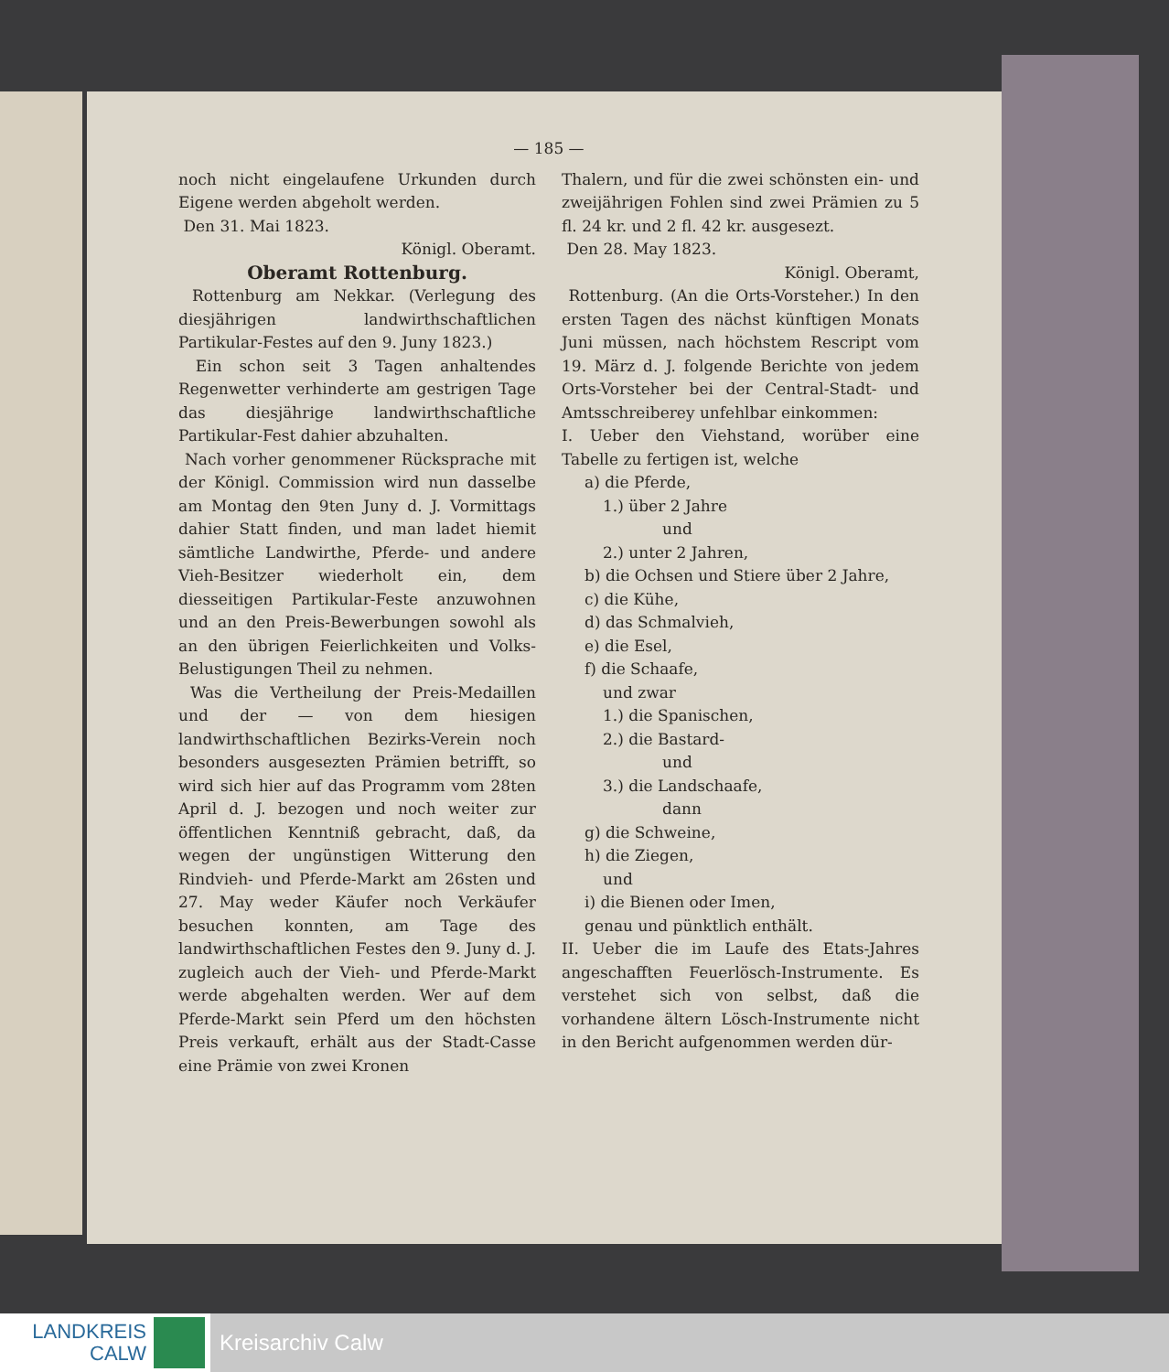— 185 —
noch nicht eingelaufene Urkunden durch Eigene werden abgeholt werden.
Den 31. Mai 1823.
Königl. Oberamt.
Oberamt Rottenburg.
Rottenburg am Nekkar. (Verlegung des diesjährigen landwirthschaftlichen Partikular-Festes auf den 9. Juny 1823.)
Ein schon seit 3 Tagen anhaltendes Regenwetter verhinderte am gestrigen Tage das diesjährige landwirthschaftliche Partikular-Fest dahier abzuhalten.
Nach vorher genommener Rücksprache mit der Königl. Commission wird nun dasselbe am Montag den 9ten Juny d. J. Vormittags dahier Statt finden, und man ladet hiemit sämtliche Landwirthe, Pferde- und andere Vieh-Besitzer wiederholt ein, dem diesseitigen Partikular-Feste anzuwohnen und an den Preis-Bewerbungen sowohl als an den übrigen Feierlichkeiten und Volks-Belustigungen Theil zu nehmen.
Was die Vertheilung der Preis-Medaillen und der — von dem hiesigen landwirthschaftlichen Bezirks-Verein noch besonders ausgesezten Prämien betrifft, so wird sich hier auf das Programm vom 28ten April d. J. bezogen und noch weiter zur öffentlichen Kenntniß gebracht, daß, da wegen der ungünstigen Witterung den Rindvieh- und Pferde-Markt am 26sten und 27. May weder Käufer noch Verkäufer besuchen konnten, am Tage des landwirthschaftlichen Festes den 9. Juny d. J. zugleich auch der Vieh- und Pferde-Markt werde abgehalten werden. Wer auf dem Pferde-Markt sein Pferd um den höchsten Preis verkauft, erhält aus der Stadt-Casse eine Prämie von zwei Kronen
Thalern, und für die zwei schönsten ein- und zweijährigen Fohlen sind zwei Prämien zu 5 fl. 24 kr. und 2 fl. 42 kr. ausgesezt.
Den 28. May 1823.
Königl. Oberamt,
Rottenburg. (An die Orts-Vorsteher.) In den ersten Tagen des nächst künftigen Monats Juni müssen, nach höchstem Rescript vom 19. März d. J. folgende Berichte von jedem Orts-Vorsteher bei der Central-Stadt- und Amtsschreiberey unfehlbar einkommen:
I. Ueber den Viehstand, worüber eine Tabelle zu fertigen ist, welche
a) die Pferde,
1.) über 2 Jahre
und
2.) unter 2 Jahren,
b) die Ochsen und Stiere über 2 Jahre,
c) die Kühe,
d) das Schmalvieh,
e) die Esel,
f) die Schaafe,
und zwar
1.) die Spanischen,
2.) die Bastard-
und
3.) die Landschaafe,
dann
g) die Schweine,
h) die Ziegen,
und
i) die Bienen oder Imen,
genau und pünktlich enthält.
II. Ueber die im Laufe des Etats-Jahres angeschafften Feuerlösch-Instrumente. Es verstehet sich von selbst, daß die vorhandene ältern Lösch-Instrumente nicht in den Bericht aufgenommen werden dür-
LANDKREIS
CALW
Kreisarchiv Calw